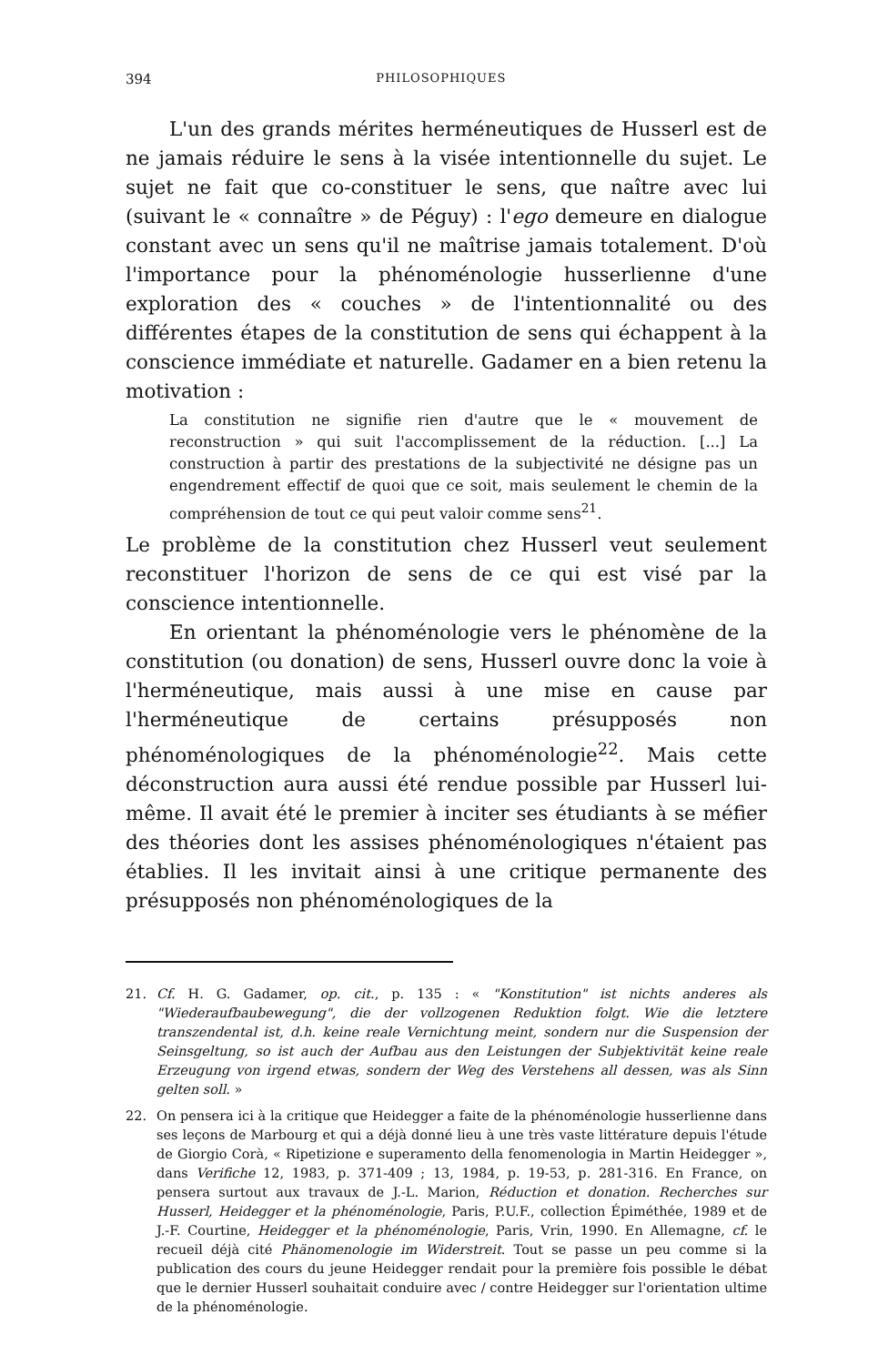394 PHILOSOPHIQUES
L'un des grands mérites herméneutiques de Husserl est de ne jamais réduire le sens à la visée intentionnelle du sujet. Le sujet ne fait que co-constituer le sens, que naître avec lui (suivant le « connaître » de Péguy) : l'ego demeure en dialogue constant avec un sens qu'il ne maîtrise jamais totalement. D'où l'importance pour la phénoménologie husserlienne d'une exploration des « couches » de l'intentionnalité ou des différentes étapes de la constitution de sens qui échappent à la conscience immédiate et naturelle. Gadamer en a bien retenu la motivation :
La constitution ne signifie rien d'autre que le « mouvement de reconstruction » qui suit l'accomplissement de la réduction. [...] La construction à partir des prestations de la subjectivité ne désigne pas un engendrement effectif de quoi que ce soit, mais seulement le chemin de la compréhension de tout ce qui peut valoir comme sens<sup>21</sup>.
Le problème de la constitution chez Husserl veut seulement reconstituer l'horizon de sens de ce qui est visé par la conscience intentionnelle.
En orientant la phénoménologie vers le phénomène de la constitution (ou donation) de sens, Husserl ouvre donc la voie à l'herméneutique, mais aussi à une mise en cause par l'herméneutique de certains présupposés non phénoménologiques de la phénoménologie<sup>22</sup>. Mais cette déconstruction aura aussi été rendue possible par Husserl lui-même. Il avait été le premier à inciter ses étudiants à se méfier des théories dont les assises phénoménologiques n'étaient pas établies. Il les invitait ainsi à une critique permanente des présupposés non phénoménologiques de la
21. Cf. H. G. Gadamer, op. cit., p. 135 : « "Konstitution" ist nichts anderes als "Wiederaufbaubewegung", die der vollzogenen Reduktion folgt. Wie die letztere transzendental ist, d.h. keine reale Vernichtung meint, sondern nur die Suspension der Seinsgeltung, so ist auch der Aufbau aus den Leistungen der Subjektivität keine reale Erzeugung von irgend etwas, sondern der Weg des Verstehens all dessen, was als Sinn gelten soll. »
22. On pensera ici à la critique que Heidegger a faite de la phénoménologie husserlienne dans ses leçons de Marbourg et qui a déjà donné lieu à une très vaste littérature depuis l'étude de Giorgio Corà, « Ripetizione e superamento della fenomenologia in Martin Heidegger », dans Verifiche 12, 1983, p. 371-409 ; 13, 1984, p. 19-53, p. 281-316. En France, on pensera surtout aux travaux de J.-L. Marion, Réduction et donation. Recherches sur Husserl, Heidegger et la phénoménologie, Paris, P.U.F., collection Épiméthée, 1989 et de J.-F. Courtine, Heidegger et la phénoménologie, Paris, Vrin, 1990. En Allemagne, cf. le recueil déjà cité Phänomenologie im Widerstreit. Tout se passe un peu comme si la publication des cours du jeune Heidegger rendait pour la première fois possible le débat que le dernier Husserl souhaitait conduire avec / contre Heidegger sur l'orientation ultime de la phénoménologie.